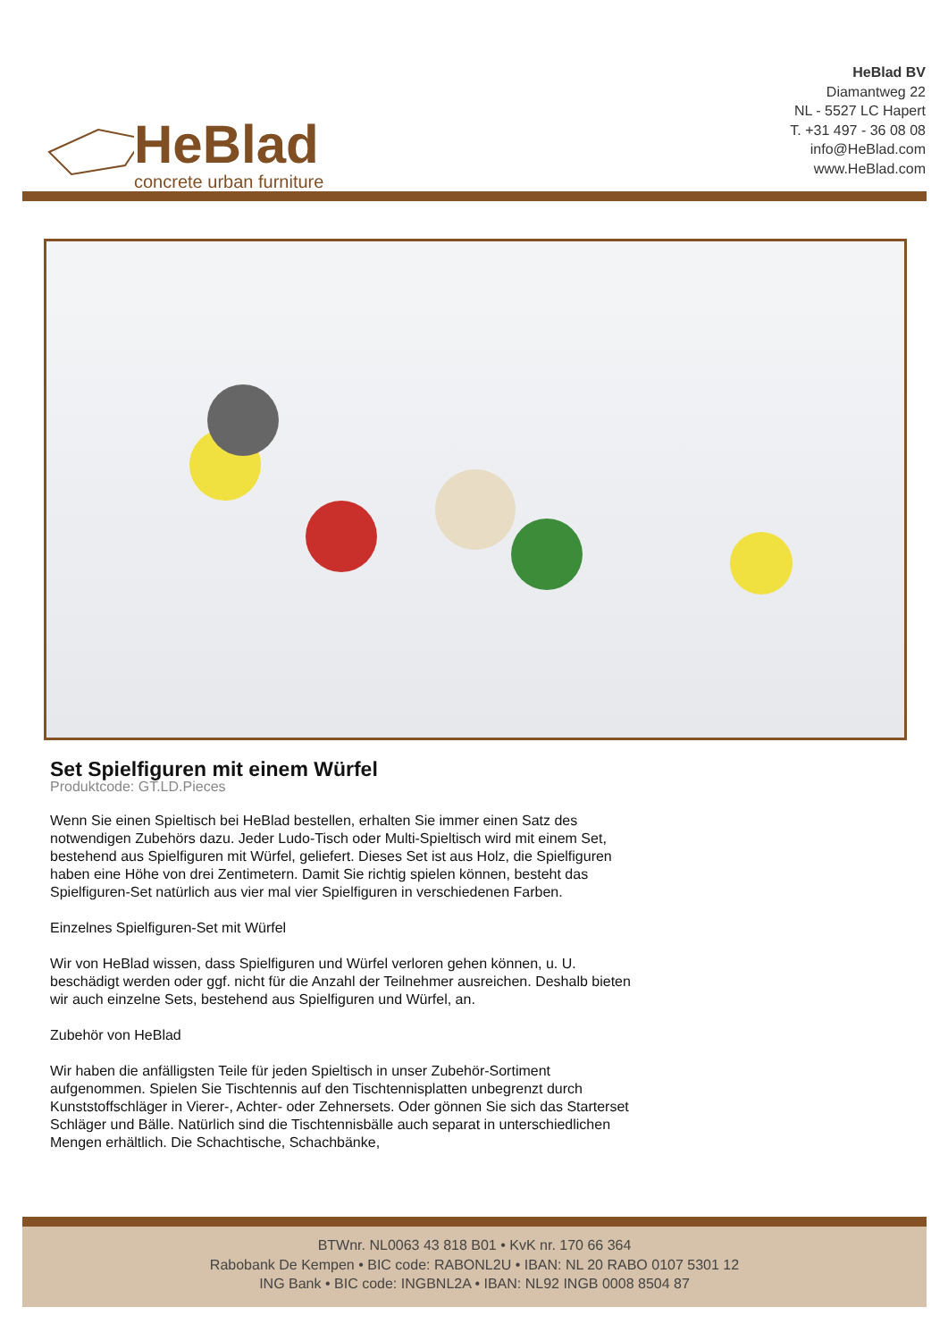HeBlad
concrete urban furniture
HeBlad BV
Diamantweg 22
NL - 5527 LC Hapert
T. +31 497 - 36 08 08
info@HeBlad.com
www.HeBlad.com
Set Spielfiguren mit einem Würfel
Produktcode: GT.LD.Pieces
Wenn Sie einen Spieltisch bei HeBlad bestellen, erhalten Sie immer einen Satz des notwendigen Zubehörs dazu. Jeder Ludo-Tisch oder Multi-Spieltisch wird mit einem Set, bestehend aus Spielfiguren mit Würfel, geliefert. Dieses Set ist aus Holz, die Spielfiguren haben eine Höhe von drei Zentimetern. Damit Sie richtig spielen können, besteht das Spielfiguren-Set natürlich aus vier mal vier Spielfiguren in verschiedenen Farben.
Einzelnes Spielfiguren-Set mit Würfel
Wir von HeBlad wissen, dass Spielfiguren und Würfel verloren gehen können, u. U. beschädigt werden oder ggf. nicht für die Anzahl der Teilnehmer ausreichen. Deshalb bieten wir auch einzelne Sets, bestehend aus Spielfiguren und Würfel, an.
Zubehör von HeBlad
Wir haben die anfälligsten Teile für jeden Spieltisch in unser Zubehör-Sortiment aufgenommen. Spielen Sie Tischtennis auf den Tischtennisplatten unbegrenzt durch Kunststoffschläger in Vierer-, Achter- oder Zehnersets. Oder gönnen Sie sich das Starterset Schläger und Bälle. Natürlich sind die Tischtennisbälle auch separat in unterschiedlichen Mengen erhältlich. Die Schachtische, Schachbänke,
BTWnr. NL0063 43 818 B01 • KvK nr. 170 66 364
Rabobank De Kempen • BIC code: RABONL2U • IBAN: NL 20 RABO 0107 5301 12
ING Bank • BIC code: INGBNL2A • IBAN: NL92 INGB 0008 8504 87